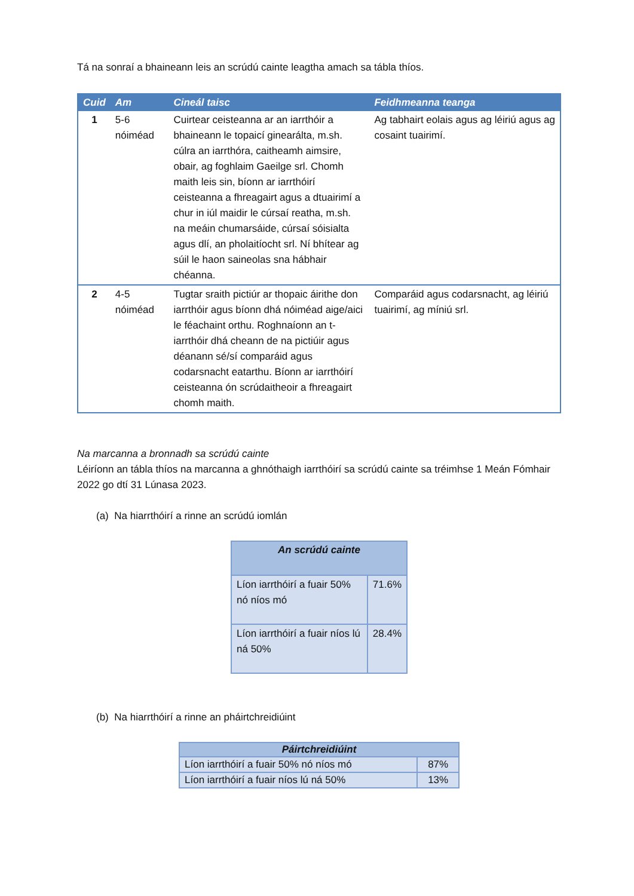Tá na sonraí a bhaineann leis an scrúdú cainte leagtha amach sa tábla thíos.
| Cuid | Am | Cineál taisc | Feidhmeanna teanga |
| --- | --- | --- | --- |
| 1 | 5-6 nóiméad | Cuirtear ceisteanna ar an iarrthóir a bhaineann le topaicí ginearálta, m.sh. cúlra an iarrthóra, caitheamh aimsire, obair, ag foghlaim Gaeilge srl. Chomh maith leis sin, bíonn ar iarrthóirí ceisteanna a fhreagairt agus a dtuairimí a chur in iúl maidir le cúrsaí reatha, m.sh. na meáin chumarsáide, cúrsaí sóisialta agus dlí, an pholaitíocht srl. Ní bhítear ag súil le haon saineolas sna hábhair chéanna. | Ag tabhairt eolais agus ag léiriú agus ag cosaint tuairimí. |
| 2 | 4-5 nóiméad | Tugtar sraith pictiúr ar thopaic áirithe don iarrthóir agus bíonn dhá nóiméad aige/aici le féachaint orthu. Roghnaíonn an t-iarrthóir dhá cheann de na pictiúir agus déanann sé/sí comparáid agus codarsnacht eatarthu. Bíonn ar iarrthóirí ceisteanna ón scrúdaitheoir a fhreagairt chomh maith. | Comparáid agus codarsnacht, ag léiriú tuairimí, ag míniú srl. |
Na marcanna a bronnadh sa scrúdú cainte
Léiríonn an tábla thíos na marcanna a ghnóthaigh iarrthóirí sa scrúdú cainte sa tréimhse 1 Meán Fómhair 2022 go dtí 31 Lúnasa 2023.
(a) Na hiarrthóirí a rinne an scrúdú iomlán
| An scrúdú cainte | |
| --- | --- |
| Líon iarrthóirí a fuair 50% nó níos mó | 71.6% |
| Líon iarrthóirí a fuair níos lú ná 50% | 28.4% |
(b) Na hiarrthóirí a rinne an pháirtchreidiúint
| Páirtchreidiúint | |
| --- | --- |
| Líon iarrthóirí a fuair 50% nó níos mó | 87% |
| Líon iarrthóirí a fuair níos lú ná 50% | 13% |